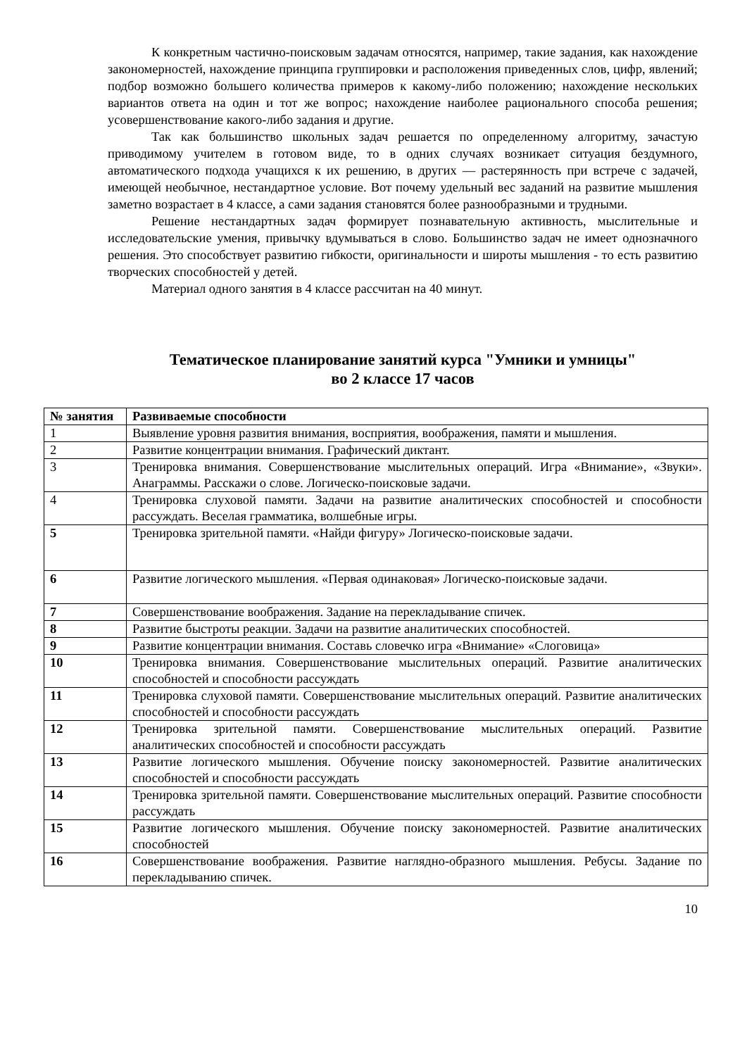К конкретным частично-поисковым задачам относятся, например, такие задания, как нахождение закономерностей, нахождение принципа группировки и расположения приведенных слов, цифр, явлений; подбор возможно большего количества примеров к какому-либо положению; нахождение нескольких вариантов ответа на один и тот же вопрос; нахождение наиболее рационального способа решения; усовершенствование какого-либо задания и другие.
Так как большинство школьных задач решается по определенному алгоритму, зачастую приводимому учителем в готовом виде, то в одних случаях возникает ситуация бездумного, автоматического подхода учащихся к их решению, в других — растерянность при встрече с задачей, имеющей необычное, нестандартное условие. Вот почему удельный вес заданий на развитие мышления заметно возрастает в 4 классе, а сами задания становятся более разнообразными и трудными.
Решение нестандартных задач формирует познавательную активность, мыслительные и исследовательские умения, привычку вдумываться в слово. Большинство задач не имеет однозначного решения. Это способствует развитию гибкости, оригинальности и широты мышления - то есть развитию творческих способностей у детей.
Материал одного занятия в 4 классе рассчитан на 40 минут.
Тематическое планирование занятий курса "Умники и умницы"
во 2 классе 17 часов
| № занятия | Развиваемые способности |
| --- | --- |
| 1 | Выявление уровня развития внимания, восприятия, воображения, памяти и мышления. |
| 2 | Развитие концентрации внимания. Графический диктант. |
| 3 | Тренировка внимания. Совершенствование мыслительных операций. Игра «Внимание», «Звуки». Анаграммы. Расскажи о слове. Логическо-поисковые задачи. |
| 4 | Тренировка слуховой памяти. Задачи на развитие аналитических способностей и способности рассуждать. Веселая грамматика, волшебные игры. |
| 5 | Тренировка зрительной памяти. «Найди фигуру» Логическо-поисковые задачи. |
| 6 | Развитие логического мышления. «Первая одинаковая» Логическо-поисковые задачи. |
| 7 | Совершенствование воображения. Задание на перекладывание спичек. |
| 8 | Развитие быстроты реакции. Задачи на развитие аналитических способностей. |
| 9 | Развитие концентрации внимания. Составь словечко игра «Внимание» «Слоговица» |
| 10 | Тренировка внимания. Совершенствование мыслительных операций. Развитие аналитических способностей и способности рассуждать |
| 11 | Тренировка слуховой памяти. Совершенствование мыслительных операций. Развитие аналитических способностей и способности рассуждать |
| 12 | Тренировка зрительной памяти. Совершенствование мыслительных операций. Развитие аналитических способностей и способности рассуждать |
| 13 | Развитие логического мышления. Обучение поиску закономерностей. Развитие аналитических способностей и способности рассуждать |
| 14 | Тренировка зрительной памяти. Совершенствование мыслительных операций. Развитие способности рассуждать |
| 15 | Развитие логического мышления. Обучение поиску закономерностей. Развитие аналитических способностей |
| 16 | Совершенствование воображения. Развитие наглядно-образного мышления. Ребусы. Задание по перекладыванию спичек. |
10